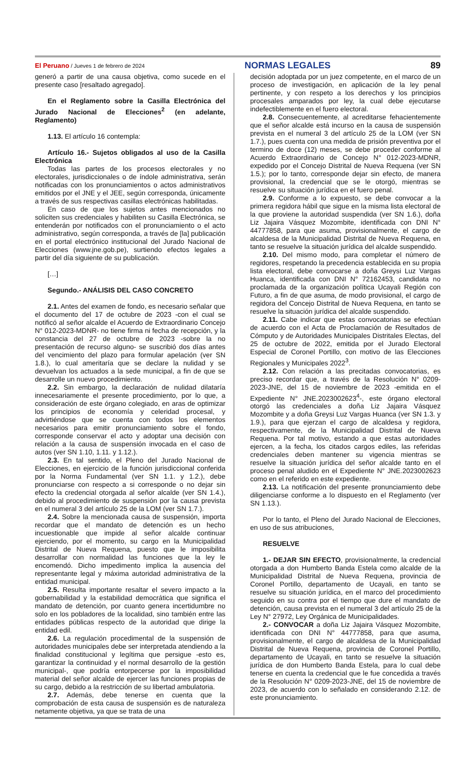El Peruano / Jueves 1 de febrero de 2024
NORMAS LEGALES 89
generó a partir de una causa objetiva, como sucede en el presente caso [resaltado agregado].
En el Reglamento sobre la Casilla Electrónica del Jurado Nacional de Elecciones<sup>2</sup> (en adelante, Reglamento)
1.13. El artículo 16 contempla:
Artículo 16.- Sujetos obligados al uso de la Casilla Electrónica
Todas las partes de los procesos electorales y no electorales, jurisdiccionales o de índole administrativa, serán notificadas con los pronunciamientos o actos administrativos emitidos por el JNE y el JEE, según corresponda, únicamente a través de sus respectivas casillas electrónicas habilitadas.
En caso de que los sujetos antes mencionados no soliciten sus credenciales y habiliten su Casilla Electrónica, se entenderán por notificados con el pronunciamiento o el acto administrativo, según corresponda, a través de [la] publicación en el portal electrónico institucional del Jurado Nacional de Elecciones (www.jne.gob.pe), surtiendo efectos legales a partir del día siguiente de su publicación.
[…]
Segundo.- ANÁLISIS DEL CASO CONCRETO
2.1. Antes del examen de fondo, es necesario señalar que el documento del 17 de octubre de 2023 -con el cual se notificó al señor alcalde el Acuerdo de Extraordinario Concejo N° 012-2023-MDNR- no tiene firma ni fecha de recepción, y la constancia del 27 de octubre de 2023 -sobre la no presentación de recurso alguno- se suscribió dos días antes del vencimiento del plazo para formular apelación (ver SN 1.8.), lo cual ameritaría que se declare la nulidad y se devuelvan los actuados a la sede municipal, a fin de que se desarrolle un nuevo procedimiento.
2.2. Sin embargo, la declaración de nulidad dilataría innecesariamente el presente procedimiento, por lo que, a consideración de este órgano colegiado, en aras de optimizar los principios de economía y celeridad procesal, y advirtiéndose que se cuenta con todos los elementos necesarios para emitir pronunciamiento sobre el fondo, corresponde conservar el acto y adoptar una decisión con relación a la causa de suspensión invocada en el caso de autos (ver SN 1.10, 1.11. y 1.12.).
2.3. En tal sentido, el Pleno del Jurado Nacional de Elecciones, en ejercicio de la función jurisdiccional conferida por la Norma Fundamental (ver SN 1.1. y 1.2.), debe pronunciarse con respecto a si corresponde o no dejar sin efecto la credencial otorgada al señor alcalde (ver SN 1.4.), debido al procedimiento de suspensión por la causa prevista en el numeral 3 del artículo 25 de la LOM (ver SN 1.7.).
2.4. Sobre la mencionada causa de suspensión, importa recordar que el mandato de detención es un hecho incuestionable que impide al señor alcalde continuar ejerciendo, por el momento, su cargo en la Municipalidad Distrital de Nueva Requena, puesto que le imposibilita desarrollar con normalidad las funciones que la ley le encomendó. Dicho impedimento implica la ausencia del representante legal y máxima autoridad administrativa de la entidad municipal.
2.5. Resulta importante resaltar el severo impacto a la gobernabilidad y la estabilidad democrática que significa el mandato de detención, por cuanto genera incertidumbre no solo en los pobladores de la localidad, sino también entre las entidades públicas respecto de la autoridad que dirige la entidad edil.
2.6. La regulación procedimental de la suspensión de autoridades municipales debe ser interpretada atendiendo a la finalidad constitucional y legítima que persigue -esto es, garantizar la continuidad y el normal desarrollo de la gestión municipal-, que podría entorpecerse por la imposibilidad material del señor alcalde de ejercer las funciones propias de su cargo, debido a la restricción de su libertad ambulatoria.
2.7. Además, debe tenerse en cuenta que la comprobación de esta causa de suspensión es de naturaleza netamente objetiva, ya que se trata de una
decisión adoptada por un juez competente, en el marco de un proceso de investigación, en aplicación de la ley penal pertinente, y con respeto a los derechos y los principios procesales amparados por ley, la cual debe ejecutarse indefectiblemente en el fuero electoral.
2.8. Consecuentemente, al acreditarse fehacientemente que el señor alcalde está incurso en la causa de suspensión prevista en el numeral 3 del artículo 25 de la LOM (ver SN 1.7.), pues cuenta con una medida de prisión preventiva por el termino de doce (12) meses, se debe proceder conforme al Acuerdo Extraordinario de Concejo N° 012-2023-MDNR, expedido por el Concejo Distrital de Nueva Requena (ver SN 1.5.); por lo tanto, corresponde dejar sin efecto, de manera provisional, la credencial que se le otorgó, mientras se resuelve su situación jurídica en el fuero penal.
2.9. Conforme a lo expuesto, se debe convocar a la primera regidora hábil que sigue en la misma lista electoral de la que proviene la autoridad suspendida (ver SN 1.6.), doña Liz Jajaira Vásquez Mozombite, identificada con DNI N° 44777858, para que asuma, provisionalmente, el cargo de alcaldesa de la Municipalidad Distrital de Nueva Requena, en tanto se resuelve la situación jurídica del alcalde suspendido.
2.10. Del mismo modo, para completar el número de regidores, respetando la precedencia establecida en su propia lista electoral, debe convocarse a doña Greysi Luz Vargas Huanca, identificada con DNI N° 72162453, candidata no proclamada de la organización política Ucayali Región con Futuro, a fin de que asuma, de modo provisional, el cargo de regidora del Concejo Distrital de Nueva Requena, en tanto se resuelve la situación jurídica del alcalde suspendido.
2.11. Cabe indicar que estas convocatorias se efectúan de acuerdo con el Acta de Proclamación de Resultados de Cómputo y de Autoridades Municipales Distritales Electas, del 25 de octubre de 2022, emitida por el Jurado Electoral Especial de Coronel Portillo, con motivo de las Elecciones Regionales y Municipales 2022<sup>3</sup>.
2.12. Con relación a las precitadas convocatorias, es preciso recordar que, a través de la Resolución N° 0209-2023-JNE, del 15 de noviembre de 2023 -emitida en el Expediente N° JNE.2023002623<sup>4</sup>-, este órgano electoral otorgó las credenciales a doña Liz Jajaira Vásquez Mozombite y a doña Greysi Luz Vargas Huanca (ver SN 1.3. y 1.9.), para que ejerzan el cargo de alcaldesa y regidora, respectivamente, de la Municipalidad Distrital de Nueva Requena. Por tal motivo, estando a que estas autoridades ejercen, a la fecha, los citados cargos ediles, las referidas credenciales deben mantener su vigencia mientras se resuelve la situación jurídica del señor alcalde tanto en el proceso penal aludido en el Expediente N° JNE.2023002623 como en el referido en este expediente.
2.13. La notificación del presente pronunciamiento debe diligenciarse conforme a lo dispuesto en el Reglamento (ver SN 1.13.).
Por lo tanto, el Pleno del Jurado Nacional de Elecciones, en uso de sus atribuciones,
RESUELVE
1.- DEJAR SIN EFECTO, provisionalmente, la credencial otorgada a don Humberto Banda Estela como alcalde de la Municipalidad Distrital de Nueva Requena, provincia de Coronel Portillo, departamento de Ucayali, en tanto se resuelve su situación jurídica, en el marco del procedimiento seguido en su contra por el tiempo que dure el mandato de detención, causa prevista en el numeral 3 del artículo 25 de la Ley N° 27972, Ley Orgánica de Municipalidades.
2.- CONVOCAR a doña Liz Jajaira Vásquez Mozombite, identificada con DNI N° 44777858, para que asuma, provisionalmente, el cargo de alcaldesa de la Municipalidad Distrital de Nueva Requena, provincia de Coronel Portillo, departamento de Ucayali, en tanto se resuelve la situación jurídica de don Humberto Banda Estela, para lo cual debe tenerse en cuenta la credencial que le fue concedida a través de la Resolución N° 0209-2023-JNE, del 15 de noviembre de 2023, de acuerdo con lo señalado en considerando 2.12. de este pronunciamiento.